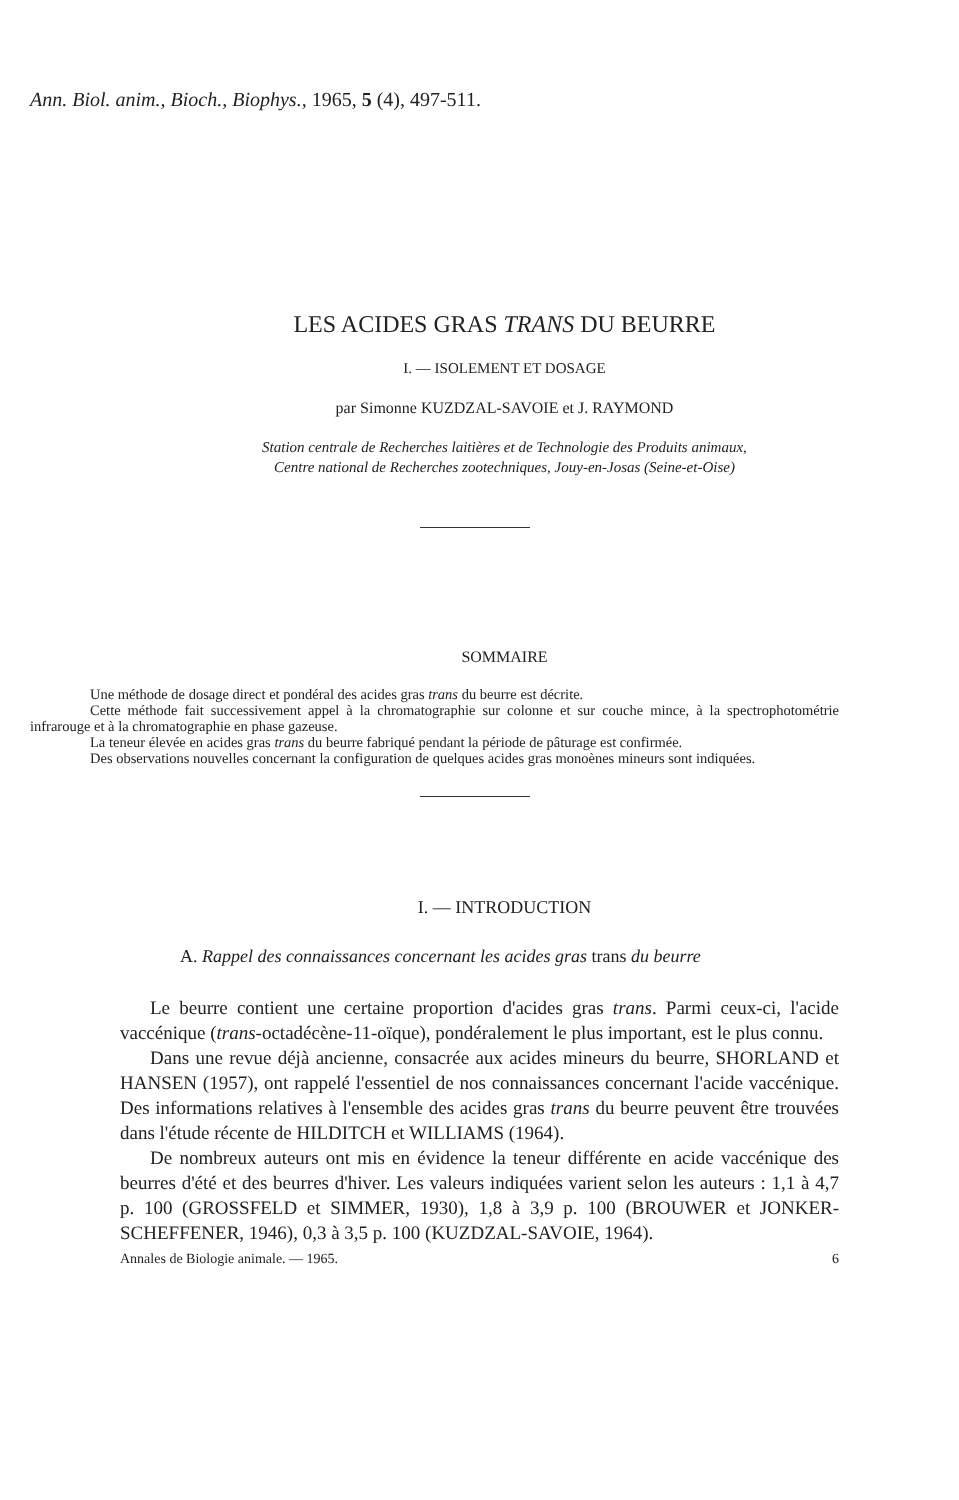Ann. Biol. anim., Bioch., Biophys., 1965, 5 (4), 497-511.
LES ACIDES GRAS TRANS DU BEURRE
I. — ISOLEMENT ET DOSAGE
par Simonne KUZDZAL-SAVOIE et J. RAYMOND
Station centrale de Recherches laitières et de Technologie des Produits animaux,
Centre national de Recherches zootechniques, Jouy-en-Josas (Seine-et-Oise)
SOMMAIRE
Une méthode de dosage direct et pondéral des acides gras trans du beurre est décrite.
Cette méthode fait successivement appel à la chromatographie sur colonne et sur couche mince, à la spectrophotométrie infrarouge et à la chromatographie en phase gazeuse.
La teneur élevée en acides gras trans du beurre fabriqué pendant la période de pâturage est confirmée.
Des observations nouvelles concernant la configuration de quelques acides gras monoènes mineurs sont indiquées.
I. — INTRODUCTION
A. Rappel des connaissances concernant les acides gras trans du beurre
Le beurre contient une certaine proportion d'acides gras trans. Parmi ceux-ci, l'acide vaccénique (trans-octadécène-11-oïque), pondéralement le plus important, est le plus connu.
Dans une revue déjà ancienne, consacrée aux acides mineurs du beurre, SHORLAND et HANSEN (1957), ont rappelé l'essentiel de nos connaissances concernant l'acide vaccénique. Des informations relatives à l'ensemble des acides gras trans du beurre peuvent être trouvées dans l'étude récente de HILDITCH et WILLIAMS (1964).
De nombreux auteurs ont mis en évidence la teneur différente en acide vaccénique des beurres d'été et des beurres d'hiver. Les valeurs indiquées varient selon les auteurs : 1,1 à 4,7 p. 100 (GROSSFELD et SIMMER, 1930), 1,8 à 3,9 p. 100 (BROUWER et JONKER-SCHEFFENER, 1946), 0,3 à 3,5 p. 100 (KUZDZAL-SAVOIE, 1964).
Annales de Biologie animale. — 1965. 6